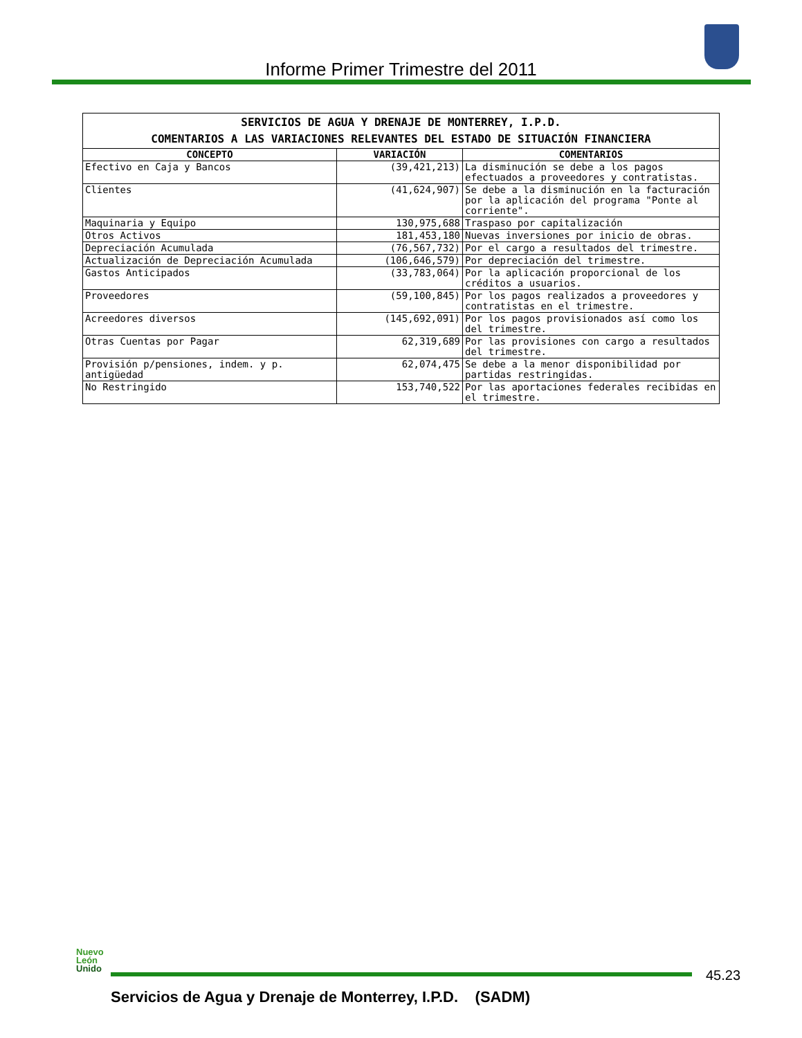Informe Primer Trimestre del 2011
| SERVICIOS DE AGUA Y DRENAJE DE MONTERREY, I.P.D. COMENTARIOS A LAS VARIACIONES RELEVANTES DEL ESTADO DE SITUACIÓN FINANCIERA | | |
| --- | --- | --- |
| CONCEPTO | VARIACIÓN | COMENTARIOS |
| Efectivo en Caja y Bancos | (39,421,213) | La disminución se debe a los pagos efectuados a proveedores y contratistas. |
| Clientes | (41,624,907) | Se debe a la disminución en la facturación por la aplicación del programa "Ponte al corriente". |
| Maquinaria y Equipo | 130,975,688 | Traspaso por capitalización |
| Otros Activos | 181,453,180 | Nuevas inversiones por inicio de obras. |
| Depreciación Acumulada | (76,567,732) | Por el cargo a resultados del trimestre. |
| Actualización de Depreciación Acumulada | (106,646,579) | Por depreciación del trimestre. |
| Gastos Anticipados | (33,783,064) | Por la aplicación proporcional de los créditos a usuarios. |
| Proveedores | (59,100,845) | Por los pagos realizados a proveedores y contratistas en el trimestre. |
| Acreedores diversos | (145,692,091) | Por los pagos provisionados así como los del trimestre. |
| Otras Cuentas por Pagar | 62,319,689 | Por las provisiones con cargo a resultados del trimestre. |
| Provisión p/pensiones, indem. y p. antigüedad | 62,074,475 | Se debe a la menor disponibilidad por partidas restringidas. |
| No Restringido | 153,740,522 | Por las aportaciones federales recibidas en el trimestre. |
Nuevo
León
Unido
45.23
Servicios de Agua y Drenaje de Monterrey, I.P.D. (SADM)